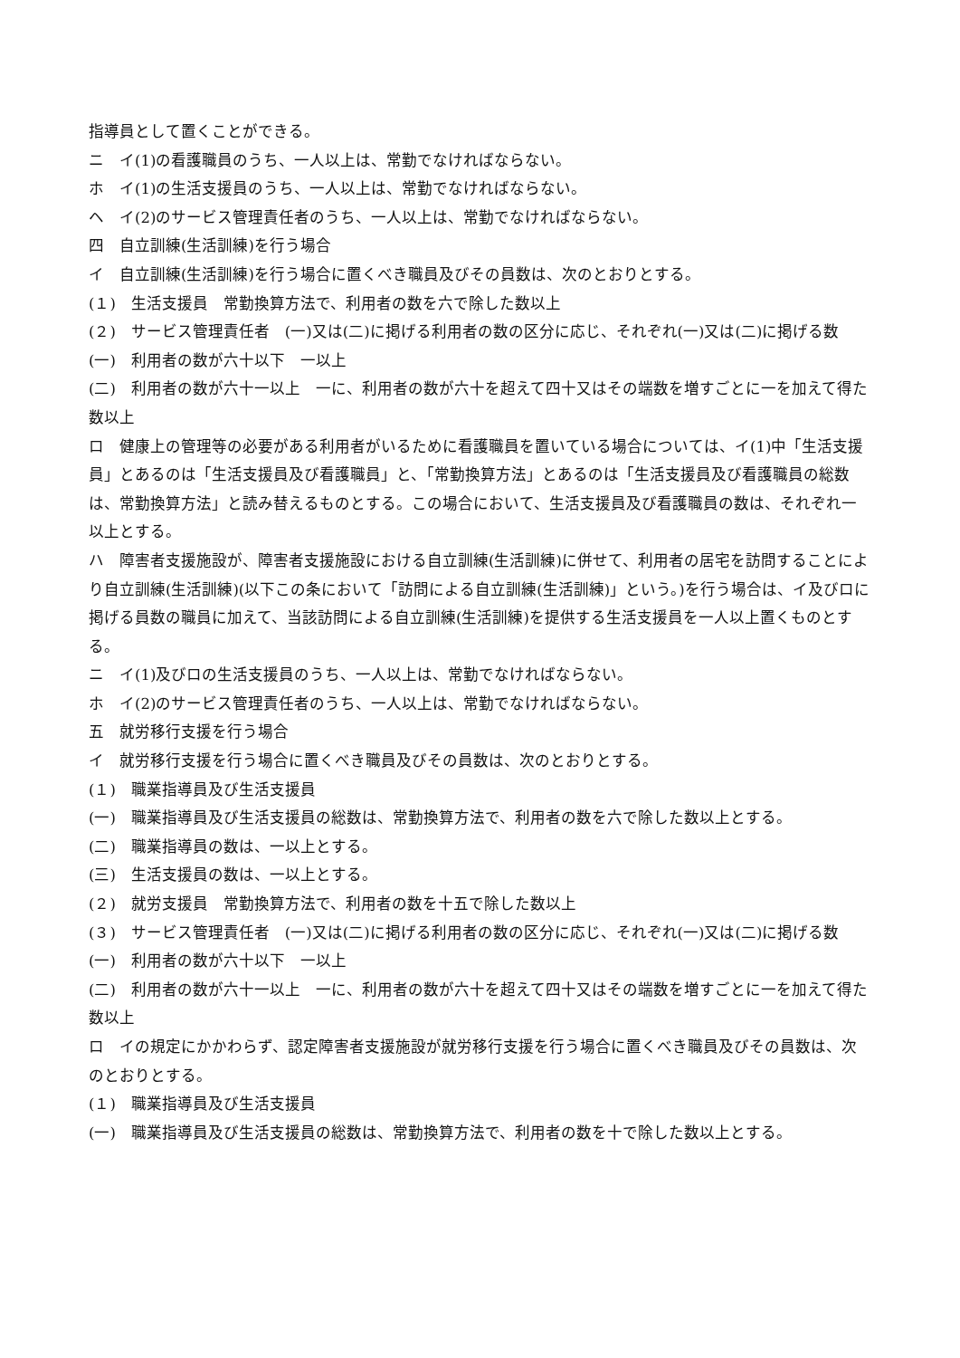指導員として置くことができる。
ニ　イ(1)の看護職員のうち、一人以上は、常勤でなければならない。
ホ　イ(1)の生活支援員のうち、一人以上は、常勤でなければならない。
ヘ　イ(2)のサービス管理責任者のうち、一人以上は、常勤でなければならない。
四　自立訓練(生活訓練)を行う場合
イ　自立訓練(生活訓練)を行う場合に置くべき職員及びその員数は、次のとおりとする。
(１)　生活支援員　常勤換算方法で、利用者の数を六で除した数以上
(２)　サービス管理責任者　(一)又は(二)に掲げる利用者の数の区分に応じ、それぞれ(一)又は(二)に掲げる数
(一)　利用者の数が六十以下　一以上
(二)　利用者の数が六十一以上　一に、利用者の数が六十を超えて四十又はその端数を増すごとに一を加えて得た数以上
ロ　健康上の管理等の必要がある利用者がいるために看護職員を置いている場合については、イ(1)中「生活支援員」とあるのは「生活支援員及び看護職員」と、「常勤換算方法」とあるのは「生活支援員及び看護職員の総数は、常勤換算方法」と読み替えるものとする。この場合において、生活支援員及び看護職員の数は、それぞれ一以上とする。
ハ　障害者支援施設が、障害者支援施設における自立訓練(生活訓練)に併せて、利用者の居宅を訪問することにより自立訓練(生活訓練)(以下この条において「訪問による自立訓練(生活訓練)」という。)を行う場合は、イ及びロに掲げる員数の職員に加えて、当該訪問による自立訓練(生活訓練)を提供する生活支援員を一人以上置くものとする。
ニ　イ(1)及びロの生活支援員のうち、一人以上は、常勤でなければならない。
ホ　イ(2)のサービス管理責任者のうち、一人以上は、常勤でなければならない。
五　就労移行支援を行う場合
イ　就労移行支援を行う場合に置くべき職員及びその員数は、次のとおりとする。
(１)　職業指導員及び生活支援員
(一)　職業指導員及び生活支援員の総数は、常勤換算方法で、利用者の数を六で除した数以上とする。
(二)　職業指導員の数は、一以上とする。
(三)　生活支援員の数は、一以上とする。
(２)　就労支援員　常勤換算方法で、利用者の数を十五で除した数以上
(３)　サービス管理責任者　(一)又は(二)に掲げる利用者の数の区分に応じ、それぞれ(一)又は(二)に掲げる数
(一)　利用者の数が六十以下　一以上
(二)　利用者の数が六十一以上　一に、利用者の数が六十を超えて四十又はその端数を増すごとに一を加えて得た数以上
ロ　イの規定にかかわらず、認定障害者支援施設が就労移行支援を行う場合に置くべき職員及びその員数は、次のとおりとする。
(１)　職業指導員及び生活支援員
(一)　職業指導員及び生活支援員の総数は、常勤換算方法で、利用者の数を十で除した数以上とする。